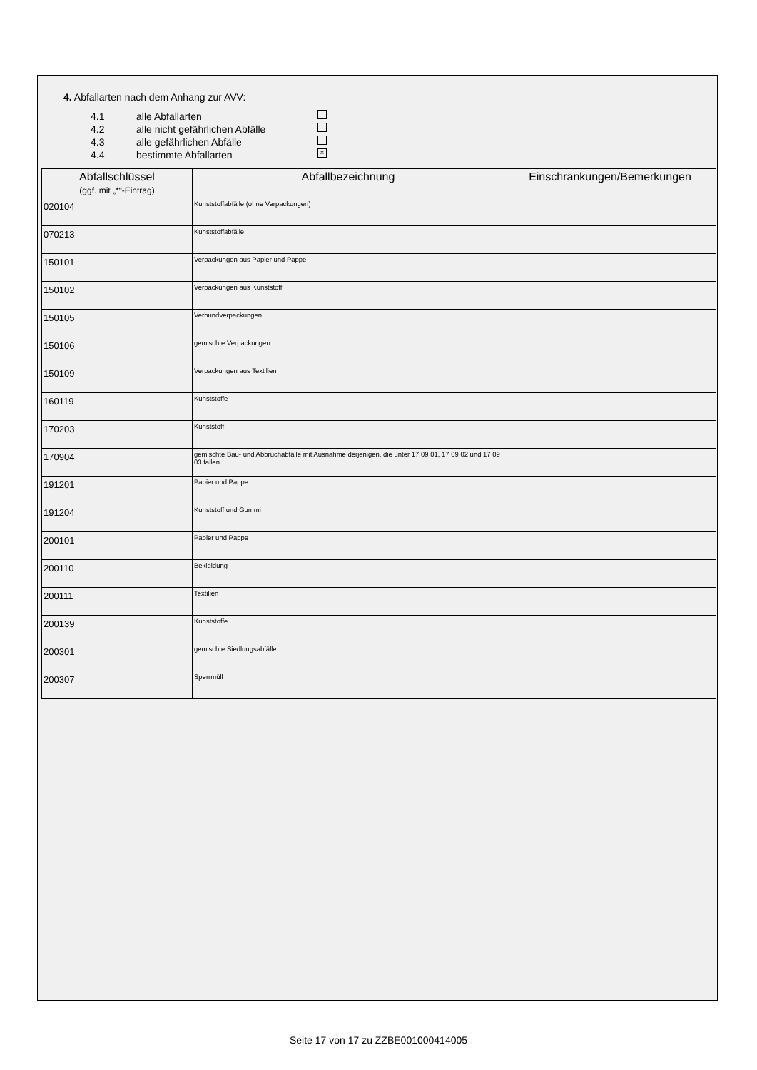4. Abfallarten nach dem Anhang zur AVV:
4.1 alle Abfallarten
4.2 alle nicht gefährlichen Abfälle
4.3 alle gefährlichen Abfälle
4.4 bestimmte Abfallarten ×
| Abfallschlüssel (ggf. mit „*“-Eintrag) | Abfallbezeichnung | Einschränkungen/Bemerkungen |
| --- | --- | --- |
| 020104 | Kunststoffabfälle (ohne Verpackungen) | |
| 070213 | Kunststoffabfälle | |
| 150101 | Verpackungen aus Papier und Pappe | |
| 150102 | Verpackungen aus Kunststoff | |
| 150105 | Verbundverpackungen | |
| 150106 | gemischte Verpackungen | |
| 150109 | Verpackungen aus Textilien | |
| 160119 | Kunststoffe | |
| 170203 | Kunststoff | |
| 170904 | gemischte Bau- und Abbruchabfälle mit Ausnahme derjenigen, die unter 17 09 01, 17 09 02 und 17 09 03 fallen | |
| 191201 | Papier und Pappe | |
| 191204 | Kunststoff und Gummi | |
| 200101 | Papier und Pappe | |
| 200110 | Bekleidung | |
| 200111 | Textilien | |
| 200139 | Kunststoffe | |
| 200301 | gemischte Siedlungsabfälle | |
| 200307 | Sperrmüll | |
Seite 17 von 17 zu ZZBE001000414005